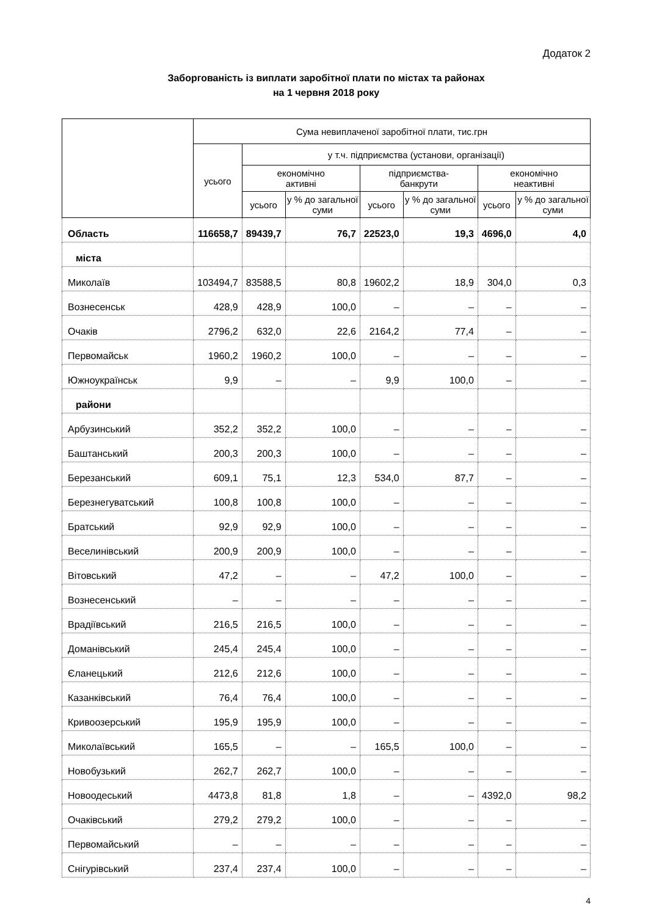Додаток 2
Заборгованість із виплати заробітної плати по містах та районах
на 1 червня 2018 року
| | Сума невиплаченої заробітної плати, тис.грн | | | | | | |
| --- | --- | --- | --- | --- | --- | --- | --- |
| | усього | у т.ч. підприємства (установи, організації) | | | | | |
| | | економічно активні | | підприємства- банкрути | | економічно неактивні | |
| | | усього | у % до загальної суми | усього | у % до загальної суми | усього | у % до загальної суми |
| Область | 116658,7 | 89439,7 | 76,7 | 22523,0 | 19,3 | 4696,0 | 4,0 |
| міста | | | | | | | |
| Миколаїв | 103494,7 | 83588,5 | 80,8 | 19602,2 | 18,9 | 304,0 | 0,3 |
| Вознесенськ | 428,9 | 428,9 | 100,0 | – | – | – | – |
| Очаків | 2796,2 | 632,0 | 22,6 | 2164,2 | 77,4 | – | – |
| Первомайськ | 1960,2 | 1960,2 | 100,0 | – | – | – | – |
| Южноукраїнськ | 9,9 | – | – | 9,9 | 100,0 | – | – |
| райони | | | | | | | |
| Арбузинський | 352,2 | 352,2 | 100,0 | – | – | – | – |
| Баштанський | 200,3 | 200,3 | 100,0 | – | – | – | – |
| Березанський | 609,1 | 75,1 | 12,3 | 534,0 | 87,7 | – | – |
| Березнегуватський | 100,8 | 100,8 | 100,0 | – | – | – | – |
| Братський | 92,9 | 92,9 | 100,0 | – | – | – | – |
| Веселинівський | 200,9 | 200,9 | 100,0 | – | – | – | – |
| Вітовський | 47,2 | – | – | 47,2 | 100,0 | – | – |
| Вознесенський | – | – | – | – | – | – | – |
| Врадіївський | 216,5 | 216,5 | 100,0 | – | – | – | – |
| Доманівський | 245,4 | 245,4 | 100,0 | – | – | – | – |
| Єланецький | 212,6 | 212,6 | 100,0 | – | – | – | – |
| Казанківський | 76,4 | 76,4 | 100,0 | – | – | – | – |
| Кривоозерський | 195,9 | 195,9 | 100,0 | – | – | – | – |
| Миколаївський | 165,5 | – | – | 165,5 | 100,0 | – | – |
| Новобузький | 262,7 | 262,7 | 100,0 | – | – | – | – |
| Новоодеський | 4473,8 | 81,8 | 1,8 | – | – | 4392,0 | 98,2 |
| Очаківський | 279,2 | 279,2 | 100,0 | – | – | – | – |
| Первомайський | – | – | – | – | – | – | – |
| Снігурівський | 237,4 | 237,4 | 100,0 | – | – | – | – |
4